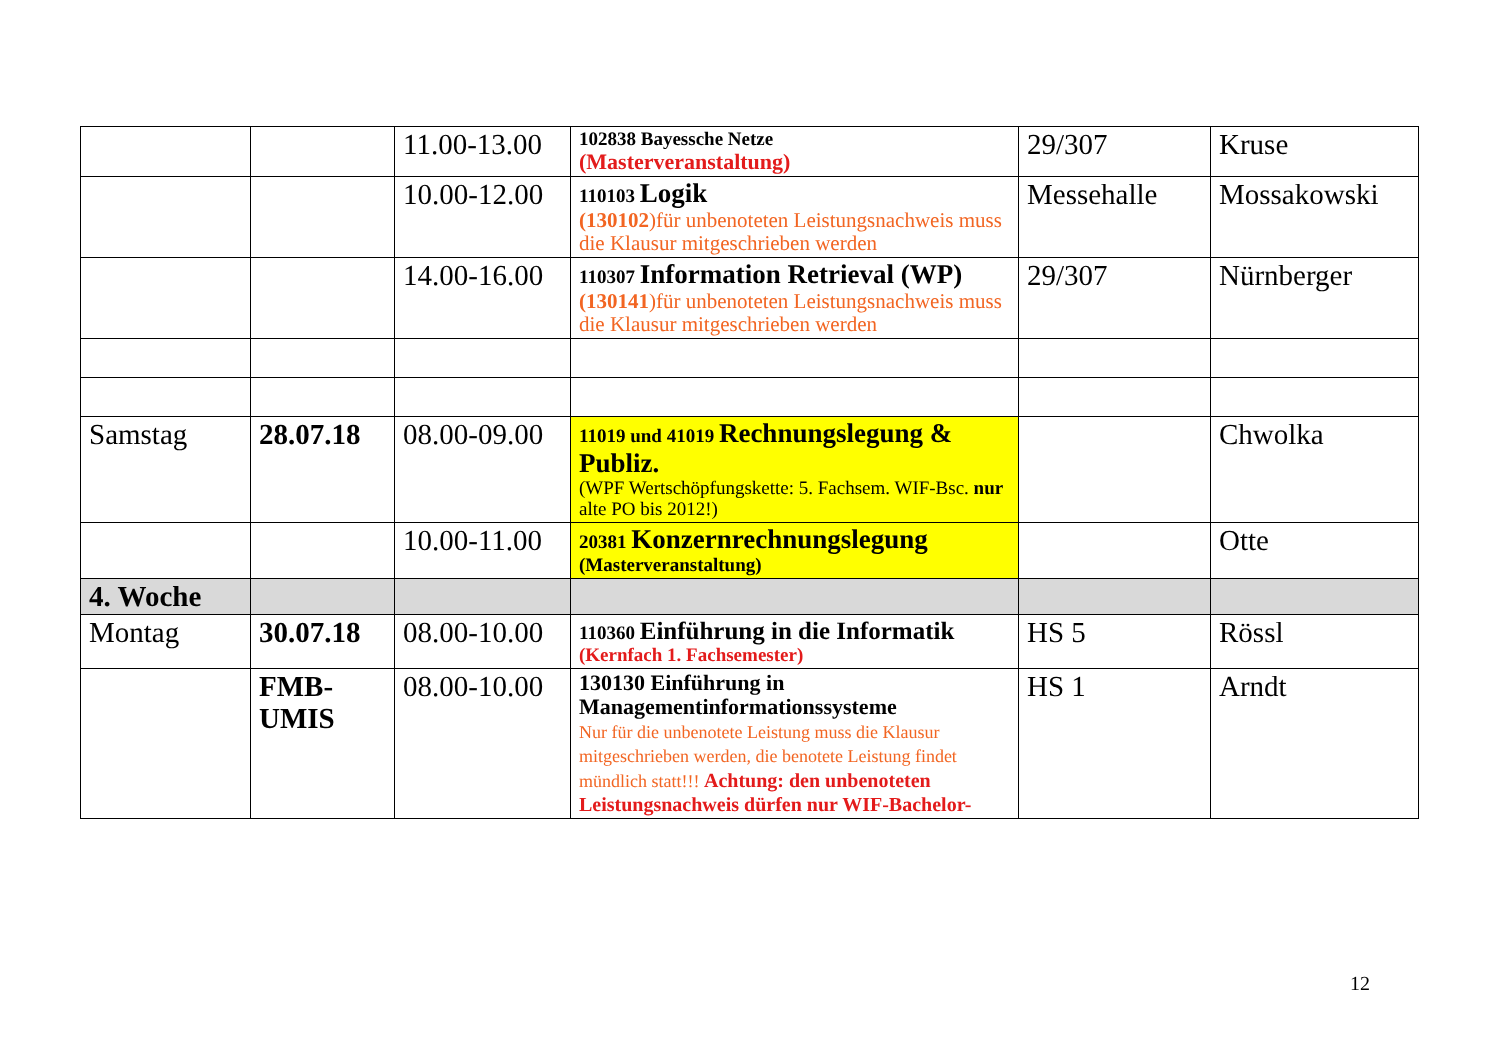| | | 11.00-13.00 | 102838 Bayessche Netze (Masterveranstaltung) | 29/307 | Kruse |
| | | 10.00-12.00 | 110103 Logik (130102 )für unbenoteten Leistungsnachweis muss die Klausur mitgeschrieben werden | Messehalle | Mossakowski |
| | | 14.00-16.00 | 110307 Information Retrieval (WP) (130141 )für unbenoteten Leistungsnachweis muss die Klausur mitgeschrieben werden | 29/307 | Nürnberger |
| Samstag | 28.07.18 | 08.00-09.00 | 11019 und 41019 Rechnungslegung & Publiz. (WPF Wertschöpfungskette: 5. Fachsem. WIF-Bsc. nur alte PO bis 2012!) | | Chwolka |
| | | 10.00-11.00 | 20381 Konzernrechnungslegung (Masterveranstaltung) | | Otte |
| 4. Woche | | | | | |
| Montag | 30.07.18 | 08.00-10.00 | 110360 Einführung in die Informatik (Kernfach 1. Fachsemester) | HS 5 | Rössl |
| | FMB-UMIS | 08.00-10.00 | 130130 Einführung in Managementinformationssysteme Nur für die unbenotete Leistung muss die Klausur mitgeschrieben werden, die benotete Leistung findet mündlich statt!!! Achtung: den unbenoteten Leistungsnachweis dürfen nur WIF-Bachelor- | HS 1 | Arndt |
12